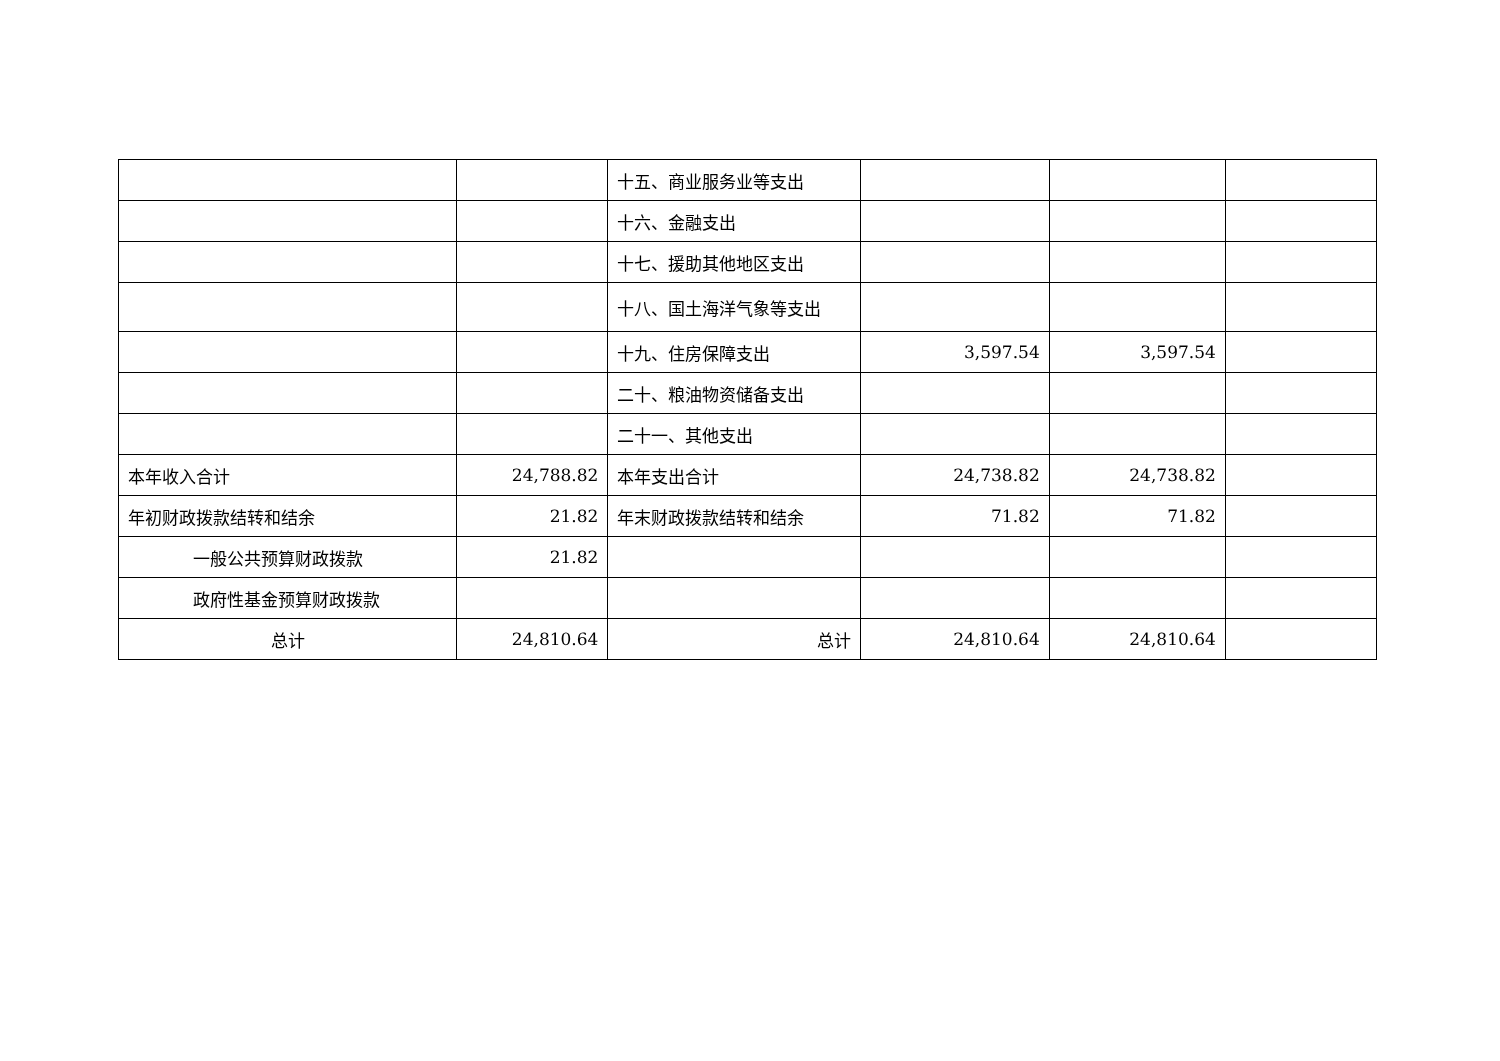| | | 十五、商业服务业等支出 | | | |
| | | 十六、金融支出 | | | |
| | | 十七、援助其他地区支出 | | | |
| | | 十八、国土海洋气象等支出 | | | |
| | | 十九、住房保障支出 | 3,597.54 | 3,597.54 | |
| | | 二十、粮油物资储备支出 | | | |
| | | 二十一、其他支出 | | | |
| 本年收入合计 | 24,788.82 | 本年支出合计 | 24,738.82 | 24,738.82 | |
| 年初财政拨款结转和结余 | 21.82 | 年末财政拨款结转和结余 | 71.82 | 71.82 | |
| 一般公共预算财政拨款 | 21.82 | | | | |
| 政府性基金预算财政拨款 | | | | | |
| 总计 | 24,810.64 | 总计 | 24,810.64 | 24,810.64 | |